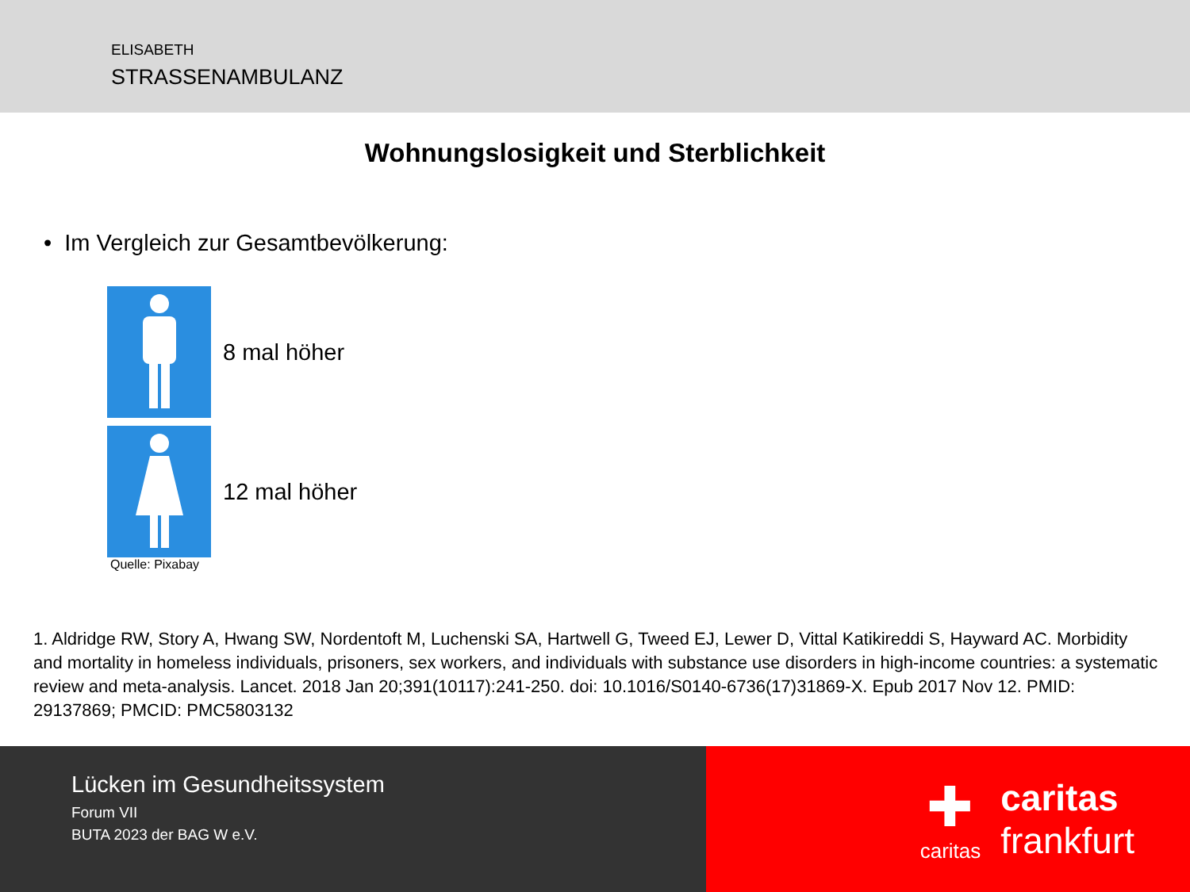ELISABETH
STRASSENAMBULANZ
Wohnungslosigkeit und Sterblichkeit
• Im Vergleich zur Gesamtbevölkerung:
8 mal höher
12 mal höher
Quelle: Pixabay
1. Aldridge RW, Story A, Hwang SW, Nordentoft M, Luchenski SA, Hartwell G, Tweed EJ, Lewer D, Vittal Katikireddi S, Hayward AC. Morbidity and mortality in homeless individuals, prisoners, sex workers, and individuals with substance use disorders in high-income countries: a systematic review and meta-analysis. Lancet. 2018 Jan 20;391(10117):241-250. doi: 10.1016/S0140-6736(17)31869-X. Epub 2017 Nov 12. PMID: 29137869; PMCID: PMC5803132
Lücken im Gesundheitssystem
Forum VII
BUTA 2023 der BAG W e.V.
✚
caritas
caritas
frankfurt